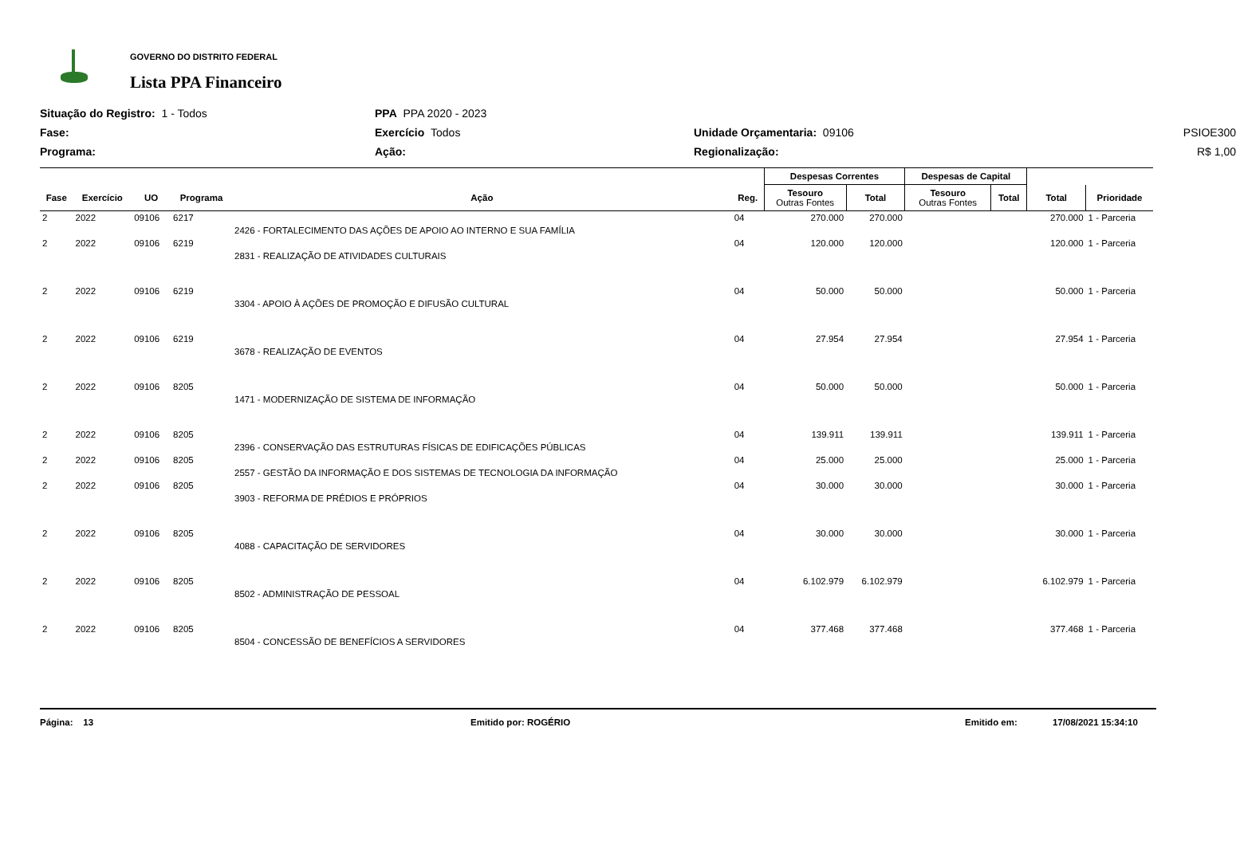GOVERNO DO DISTRITO FEDERAL
Lista PPA Financeiro
Situação do Registro: 1 - Todos
PPA PPA 2020 - 2023
Fase:
Exercício Todos
Unidade Orçamentaria: 09106
PSIOE300
Programa:
Ação:
Regionalização:
R$ 1,00
| | | | | | | Despesas Correntes | | Despesas de Capital | | | |
| --- | --- | --- | --- | --- | --- | --- | --- | --- | --- | --- | --- |
| Fase | Exercício | UO | Programa | Ação | Reg. | Tesouro Outras Fontes | Total | Tesouro Outras Fontes | Total | Total | Prioridade |
| 2 | 2022 | 09106 | 6217 | 2426 - FORTALECIMENTO DAS AÇÕES DE APOIO AO INTERNO E SUA FAMÍLIA | 04 | 270.000 | 270.000 | | | 270.000 | 1 - Parceria |
| 2 | 2022 | 09106 | 6219 | 2831 - REALIZAÇÃO DE ATIVIDADES CULTURAIS | 04 | 120.000 | 120.000 | | | 120.000 | 1 - Parceria |
| 2 | 2022 | 09106 | 6219 | 3304 - APOIO À AÇÕES DE PROMOÇÃO E DIFUSÃO CULTURAL | 04 | 50.000 | 50.000 | | | 50.000 | 1 - Parceria |
| 2 | 2022 | 09106 | 6219 | 3678 - REALIZAÇÃO DE EVENTOS | 04 | 27.954 | 27.954 | | | 27.954 | 1 - Parceria |
| 2 | 2022 | 09106 | 8205 | 1471 - MODERNIZAÇÃO DE SISTEMA DE INFORMAÇÃO | 04 | 50.000 | 50.000 | | | 50.000 | 1 - Parceria |
| 2 | 2022 | 09106 | 8205 | 2396 - CONSERVAÇÃO DAS ESTRUTURAS FÍSICAS DE EDIFICAÇÕES PÚBLICAS | 04 | 139.911 | 139.911 | | | 139.911 | 1 - Parceria |
| 2 | 2022 | 09106 | 8205 | 2557 - GESTÃO DA INFORMAÇÃO E DOS SISTEMAS DE TECNOLOGIA DA INFORMAÇÃO | 04 | 25.000 | 25.000 | | | 25.000 | 1 - Parceria |
| 2 | 2022 | 09106 | 8205 | 3903 - REFORMA DE PRÉDIOS E PRÓPRIOS | 04 | 30.000 | 30.000 | | | 30.000 | 1 - Parceria |
| 2 | 2022 | 09106 | 8205 | 4088 - CAPACITAÇÃO DE SERVIDORES | 04 | 30.000 | 30.000 | | | 30.000 | 1 - Parceria |
| 2 | 2022 | 09106 | 8205 | 8502 - ADMINISTRAÇÃO DE PESSOAL | 04 | 6.102.979 | 6.102.979 | | | 6.102.979 | 1 - Parceria |
| 2 | 2022 | 09106 | 8205 | 8504 - CONCESSÃO DE BENEFÍCIOS A SERVIDORES | 04 | 377.468 | 377.468 | | | 377.468 | 1 - Parceria |
Página: 13 Emitido por: ROGÉRIO Emitido em: 17/08/2021 15:34:10